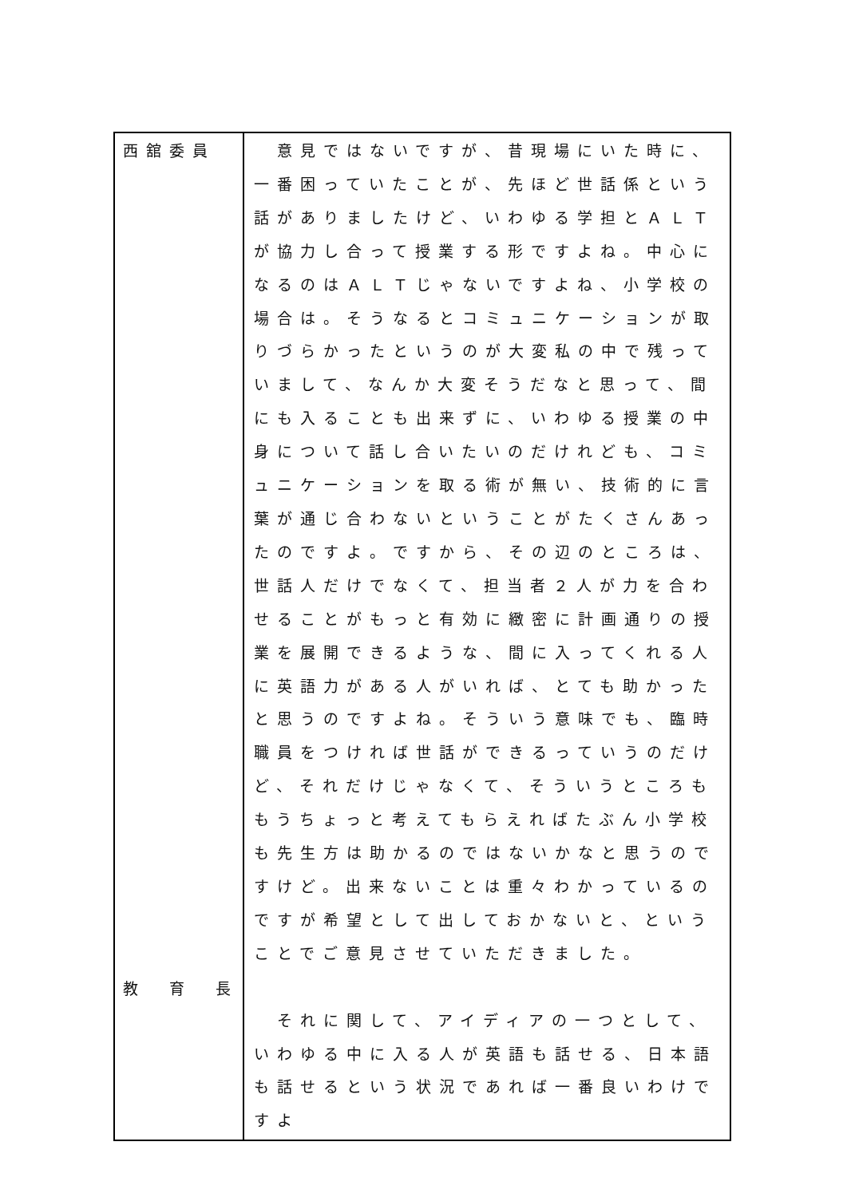| 西舘委員 | 意見ではないですが、昔現場にいた時に、一番困っていたことが、先ほど世話係という話がありましたけど、いわゆる学担とＡＬＴが協力し合って授業する形ですよね。中心になるのはＡＬＴじゃないですよね、小学校の場合は。そうなるとコミュニケーションが取りづらかったというのが大変私の中で残っていまして、なんか大変そうだなと思って、間にも入ることも出来ずに、いわゆる授業の中身について話し合いたいのだけれども、コミュニケーションを取る術が無い、技術的に言葉が通じ合わないということがたくさんあったのですよ。ですから、その辺のところは、世話人だけでなくて、担当者２人が力を合わせることがもっと有効に緻密に計画通りの授業を展開できるような、間に入ってくれる人に英語力がある人がいれば、とても助かったと思うのですよね。そういう意味でも、臨時職員をつければ世話ができるっていうのだけど、それだけじゃなくて、そういうところももうちょっと考えてもらえればたぶん小学校も先生方は助かるのではないかなと思うのですけど。出来ないことは重々わかっているのですが希望として出しておかないと、ということでご意見させていただきました。 それに関して、アイディアの一つとして、いわゆる中に入る人が英語も話せる、日本語も話せるという状況であれば一番良いわけですよ |
教　育　長